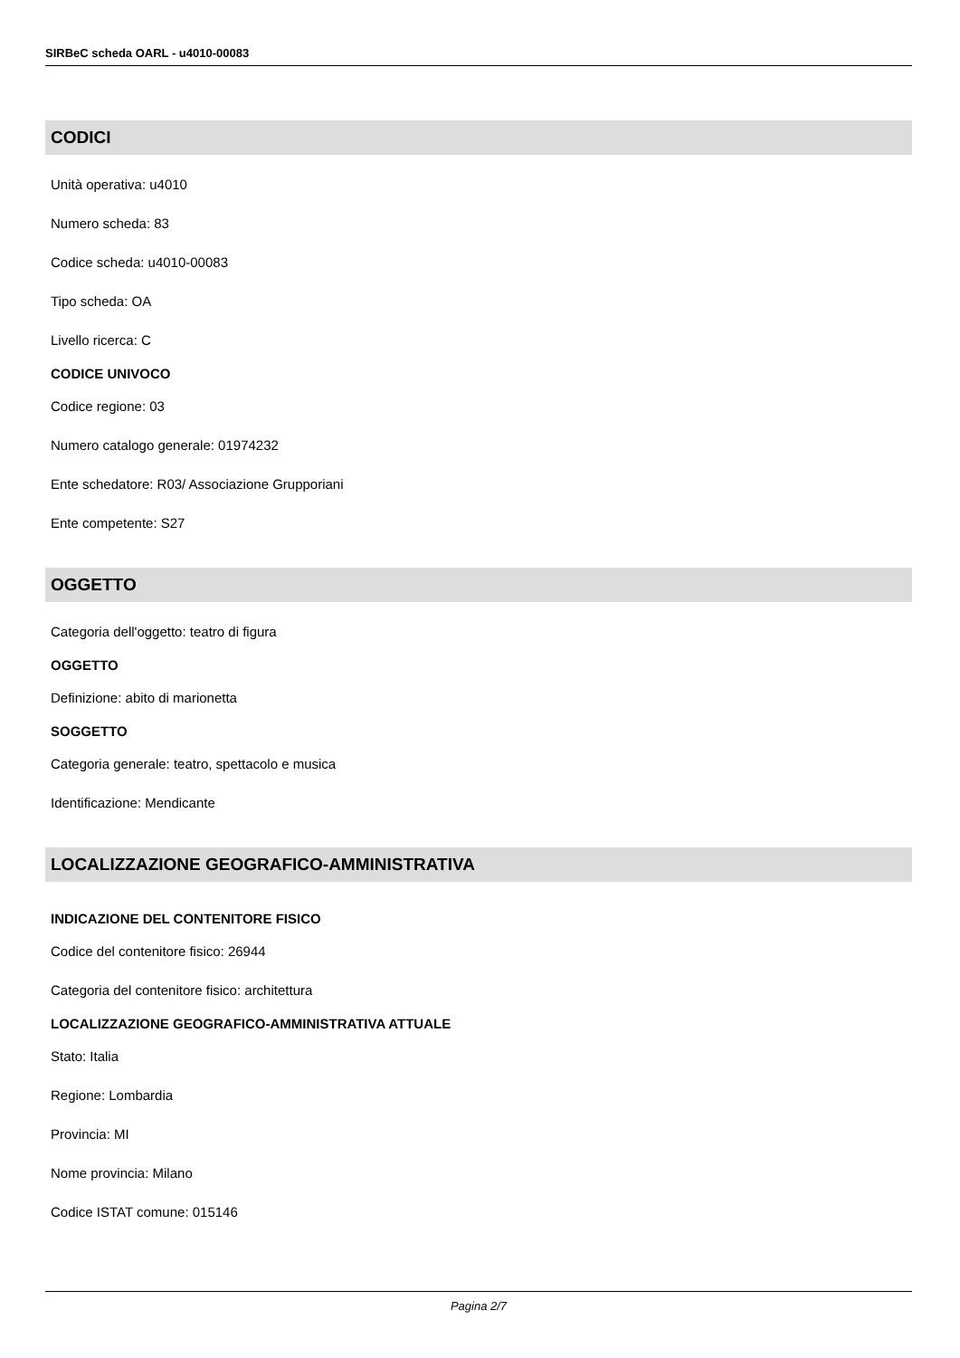SIRBeC scheda OARL - u4010-00083
CODICI
Unità operativa: u4010
Numero scheda: 83
Codice scheda: u4010-00083
Tipo scheda: OA
Livello ricerca: C
CODICE UNIVOCO
Codice regione: 03
Numero catalogo generale: 01974232
Ente schedatore: R03/ Associazione Grupporiani
Ente competente: S27
OGGETTO
Categoria dell'oggetto: teatro di figura
OGGETTO
Definizione: abito di marionetta
SOGGETTO
Categoria generale: teatro, spettacolo e musica
Identificazione: Mendicante
LOCALIZZAZIONE GEOGRAFICO-AMMINISTRATIVA
INDICAZIONE DEL CONTENITORE FISICO
Codice del contenitore fisico: 26944
Categoria del contenitore fisico: architettura
LOCALIZZAZIONE GEOGRAFICO-AMMINISTRATIVA ATTUALE
Stato: Italia
Regione: Lombardia
Provincia: MI
Nome provincia: Milano
Codice ISTAT comune: 015146
Pagina 2/7